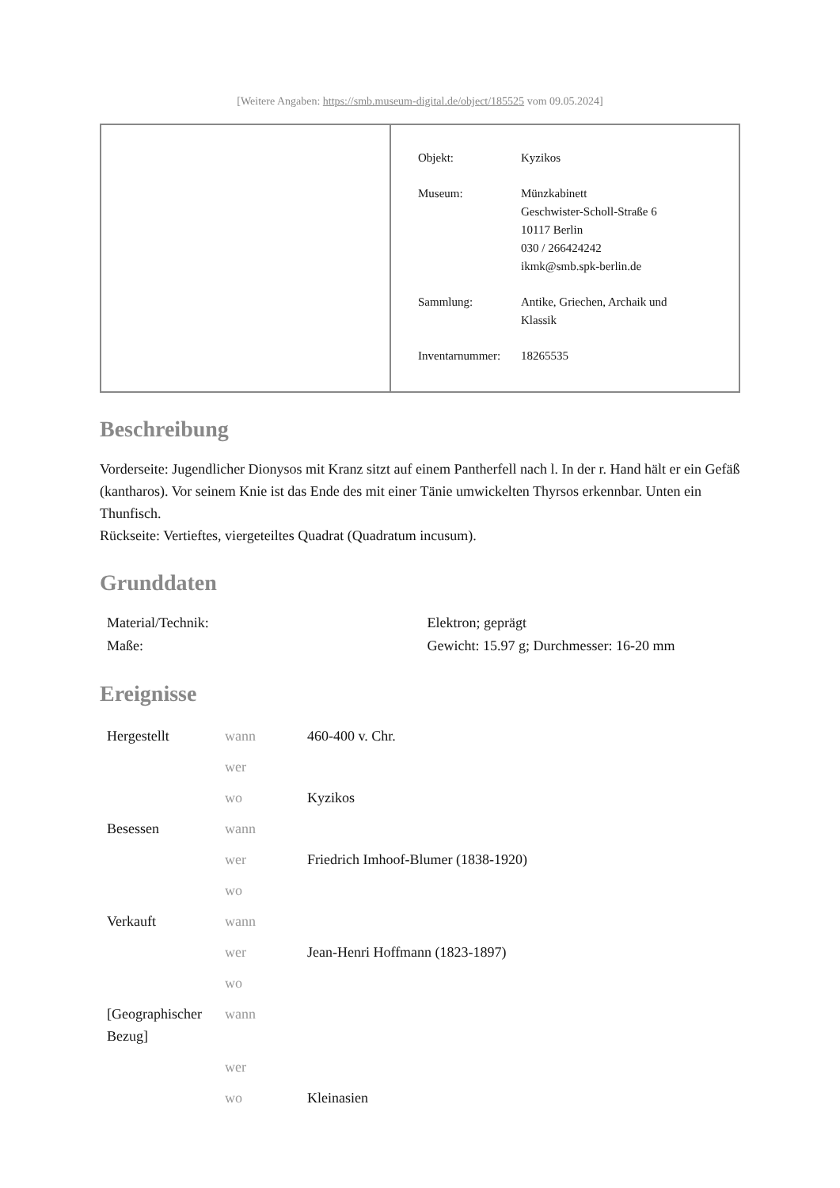[Weitere Angaben: https://smb.museum-digital.de/object/185525 vom 09.05.2024]
| Objekt: | Kyzikos |
| Museum: | Münzkabinett Geschwister-Scholl-Straße 6 10117 Berlin 030 / 266424242 ikmk@smb.spk-berlin.de |
| Sammlung: | Antike, Griechen, Archaik und Klassik |
| Inventarnummer: | 18265535 |
Beschreibung
Vorderseite: Jugendlicher Dionysos mit Kranz sitzt auf einem Pantherfell nach l. In der r. Hand hält er ein Gefäß (kantharos). Vor seinem Knie ist das Ende des mit einer Tänie umwickelten Thyrsos erkennbar. Unten ein Thunfisch.
Rückseite: Vertieftes, viergeteiltes Quadrat (Quadratum incusum).
Grunddaten
| Material/Technik: | Elektron; geprägt |
| Maße: | Gewicht: 15.97 g; Durchmesser: 16-20 mm |
Ereignisse
| Hergestellt | wann | 460-400 v. Chr. |
| | wer | |
| | wo | Kyzikos |
| Besessen | wann | |
| | wer | Friedrich Imhoof-Blumer (1838-1920) |
| | wo | |
| Verkauft | wann | |
| | wer | Jean-Henri Hoffmann (1823-1897) |
| | wo | |
| [Geographischer Bezug] | wann | |
| | wer | |
| | wo | Kleinasien |